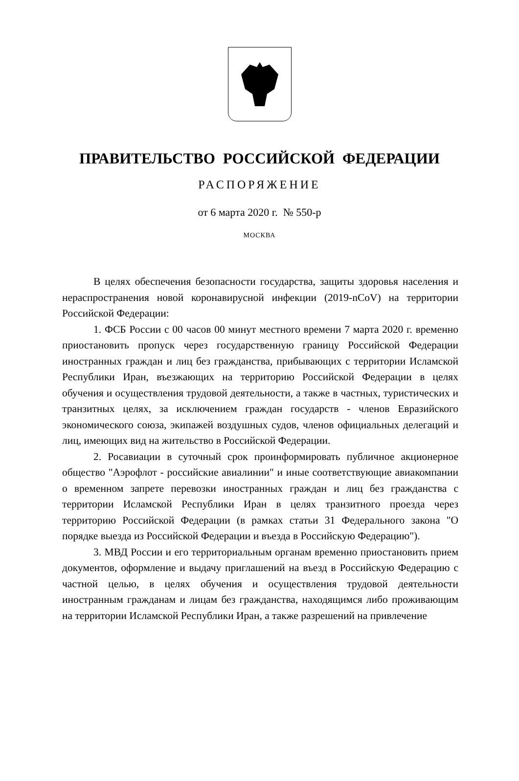ПРАВИТЕЛЬСТВО РОССИЙСКОЙ ФЕДЕРАЦИИ
РАСПОРЯЖЕНИЕ
от 6 марта 2020 г. № 550-р
МОСКВА
В целях обеспечения безопасности государства, защиты здоровья населения и нераспространения новой коронавирусной инфекции (2019-nCoV) на территории Российской Федерации:
1. ФСБ России с 00 часов 00 минут местного времени 7 марта 2020 г. временно приостановить пропуск через государственную границу Российской Федерации иностранных граждан и лиц без гражданства, прибывающих с территории Исламской Республики Иран, въезжающих на территорию Российской Федерации в целях обучения и осуществления трудовой деятельности, а также в частных, туристических и транзитных целях, за исключением граждан государств - членов Евразийского экономического союза, экипажей воздушных судов, членов официальных делегаций и лиц, имеющих вид на жительство в Российской Федерации.
2. Росавиации в суточный срок проинформировать публичное акционерное общество "Аэрофлот - российские авиалинии" и иные соответствующие авиакомпании о временном запрете перевозки иностранных граждан и лиц без гражданства с территории Исламской Республики Иран в целях транзитного проезда через территорию Российской Федерации (в рамках статьи 31 Федерального закона "О порядке выезда из Российской Федерации и въезда в Российскую Федерацию").
3. МВД России и его территориальным органам временно приостановить прием документов, оформление и выдачу приглашений на въезд в Российскую Федерацию с частной целью, в целях обучения и осуществления трудовой деятельности иностранным гражданам и лицам без гражданства, находящимся либо проживающим на территории Исламской Республики Иран, а также разрешений на привлечение